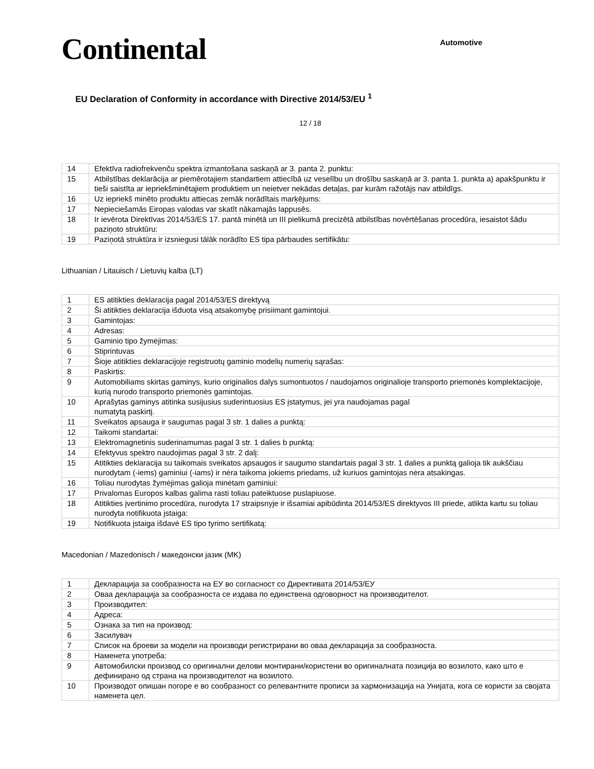Continental
Automotive
EU Declaration of Conformity in accordance with Directive 2014/53/EU <sup>1</sup>
12 / 18
| 14 | Efektīva radiofrekvenču spektra izmantošana saskaņā ar 3. panta 2. punktu: |
| 15 | Atbilstības deklarācija ar piemērotajiem standartiem attiecībā uz veselību un drošību saskaņā ar 3. panta 1. punkta a) apakšpunktu ir tieši saistīta ar iepriekšminētajiem produktiem un neietver nekādas detaļas, par kurām ražotājs nav atbildīgs. |
| 16 | Uz iepriekš minēto produktu attiecas zemāk norādītais marķējums: |
| 17 | Nepieciešamās Eiropas valodas var skatīt nākamajās lappusēs. |
| 18 | Ir ievērota Direktīvas 2014/53/ES 17. pantā minētā un III pielikumā precizētā atbilstības novērtēšanas procedūra, iesaistot šādu paziņoto struktūru: |
| 19 | Paziņotā struktūra ir izsniegusi tālāk norādīto ES tipa pārbaudes sertifikātu: |
Lithuanian / Litauisch / Lietuvių kalba (LT)
| 1 | ES atitikties deklaracija pagal 2014/53/ES direktyvą |
| 2 | Ši atitikties deklaracija išduota visą atsakomybę prisiimant gamintojui. |
| 3 | Gamintojas: |
| 4 | Adresas: |
| 5 | Gaminio tipo žymėjimas: |
| 6 | Stiprintuvas |
| 7 | Šioje atitikties deklaracijoje registruotų gaminio modelių numerių sąrašas: |
| 8 | Paskirtis: |
| 9 | Automobiliams skirtas gaminys, kurio originalios dalys sumontuotos / naudojamos originalioje transporto priemonės komplektacijoje, kurią nurodo transporto priemonės gamintojas. |
| 10 | Aprašytas gaminys atitinka susijusius suderintuosius ES įstatymus, jei yra naudojamas pagal numatytą paskirtį. |
| 11 | Sveikatos apsauga ir saugumas pagal 3 str. 1 dalies a punktą: |
| 12 | Taikomi standartai: |
| 13 | Elektromagnetinis suderinamumas pagal 3 str. 1 dalies b punktą: |
| 14 | Efektyvus spektro naudojimas pagal 3 str. 2 dalį: |
| 15 | Atitikties deklaracija su taikomais sveikatos apsaugos ir saugumo standartais pagal 3 str. 1 dalies a punktą galioja tik aukščiau nurodytam (-iems) gaminiui (-iams) ir nėra taikoma jokiems priedams, už kuriuos gamintojas nėra atsakingas. |
| 16 | Toliau nurodytas žymėjimas galioja minėtam gaminiui: |
| 17 | Privalomas Europos kalbas galima rasti toliau pateiktuose puslapiuose. |
| 18 | Atitikties įvertinimo procedūra, nurodyta 17 straipsnyje ir išsamiai apibūdinta 2014/53/ES direktyvos III priede, atlikta kartu su toliau nurodyta notifikuota įstaiga: |
| 19 | Notifikuota įstaiga išdavė ES tipo tyrimo sertifikatą: |
Macedonian / Mazedonisch / македонски јазик (MK)
| 1 | Декларација за сообразноста на ЕУ во согласност со Директивата 2014/53/ЕУ |
| 2 | Оваа декларација за сообразноста се издава по единствена одговорност на производителот. |
| 3 | Производител: |
| 4 | Адреса: |
| 5 | Ознака за тип на производ: |
| 6 | Засилувач |
| 7 | Список на броеви за модели на производи регистрирани во оваа декларација за сообразноста. |
| 8 | Наменета употреба: |
| 9 | Автомобилски производ со оригинални делови монтирани/користени во оригиналната позиција во возилото, како што е дефинирано од страна на производителот на возилото. |
| 10 | Производот опишан погоре е во сообразност со релевантните прописи за хармонизација на Унијата, кога се користи за својата наменета цел. |